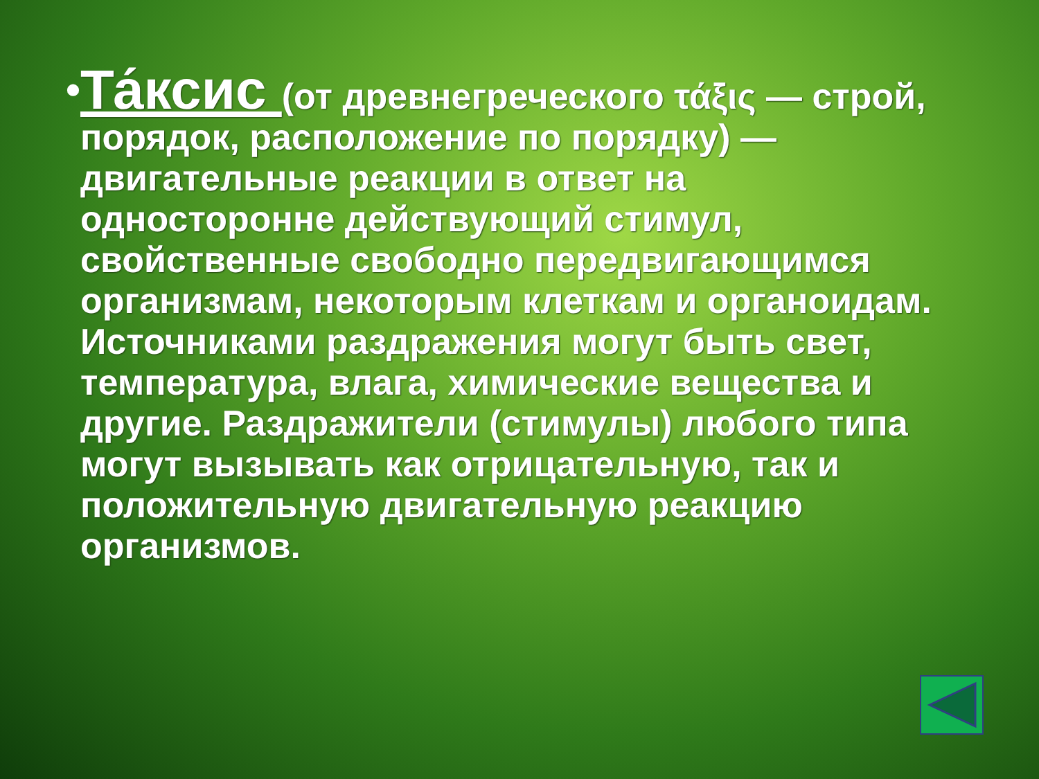•
Та́ксис (от древнегреческого τάξις — строй, порядок, расположение по порядку) — двигательные реакции в ответ на односторонне действующий стимул, свойственные свободно передвигающимся организмам, некоторым клеткам и органоидам. Источниками раздражения могут быть свет, температура, влага, химические вещества и другие. Раздражители (стимулы) любого типа могут вызывать как отрицательную, так и положительную двигательную реакцию организмов.